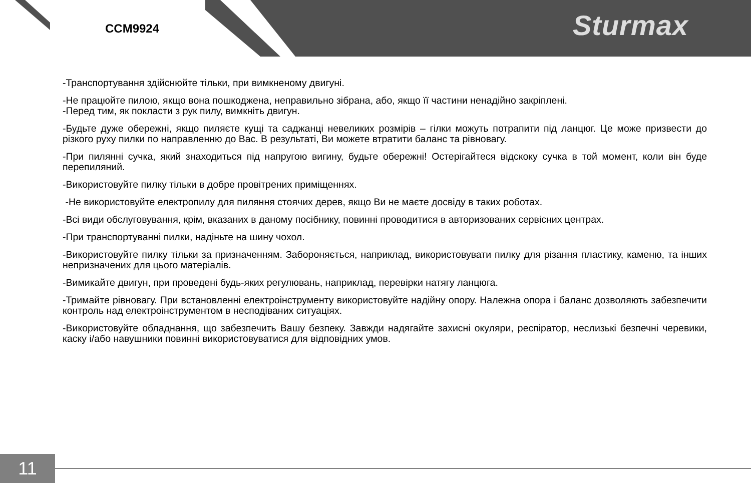CCM9924
Sturmax
-Транспортування здійснюйте тільки, при вимкненому двигуні.
-Не працюйте пилою, якщо вона пошкоджена, неправильно зібрана, або, якщо її частини ненадійно закріплені.
-Перед тим, як покласти з рук пилу, вимкніть двигун.
-Будьте дуже обережні, якщо пиляєте кущі та саджанці невеликих розмірів – гілки можуть потрапити під ланцюг. Це може призвести до різкого руху пилки по направленню до Вас. В результаті, Ви можете втратити баланс та рівновагу.
-При пилянні сучка, який знаходиться під напругою вигину, будьте обережні! Остерігайтеся відскоку сучка в той момент, коли він буде перепиляний.
-Використовуйте пилку тільки в добре провітрених приміщеннях.
-Не використовуйте електропилу для пиляння стоячих дерев, якщо Ви не маєте досвіду в таких роботах.
-Всі види обслуговування, крім, вказаних в даному посібнику, повинні проводитися в авторизованих сервісних центрах.
-При транспортуванні пилки, надіньте на шину чохол.
-Використовуйте пилку тільки за призначенням. Забороняється, наприклад, використовувати пилку для різання пластику, каменю, та інших непризначених для цього матеріалів.
-Вимикайте двигун, при проведені будь-яких регулювань, наприклад, перевірки натягу ланцюга.
-Тримайте рівновагу. При встановленні електроінструменту використовуйте надійну опору. Належна опора і баланс дозволяють забезпечити контроль над електроінструментом в несподіваних ситуаціях.
-Використовуйте обладнання, що забезпечить Вашу безпеку. Завжди надягайте захисні окуляри, респіратор, неслизькі безпечні черевики, каску і/або навушники повинні використовуватися для відповідних умов.
11